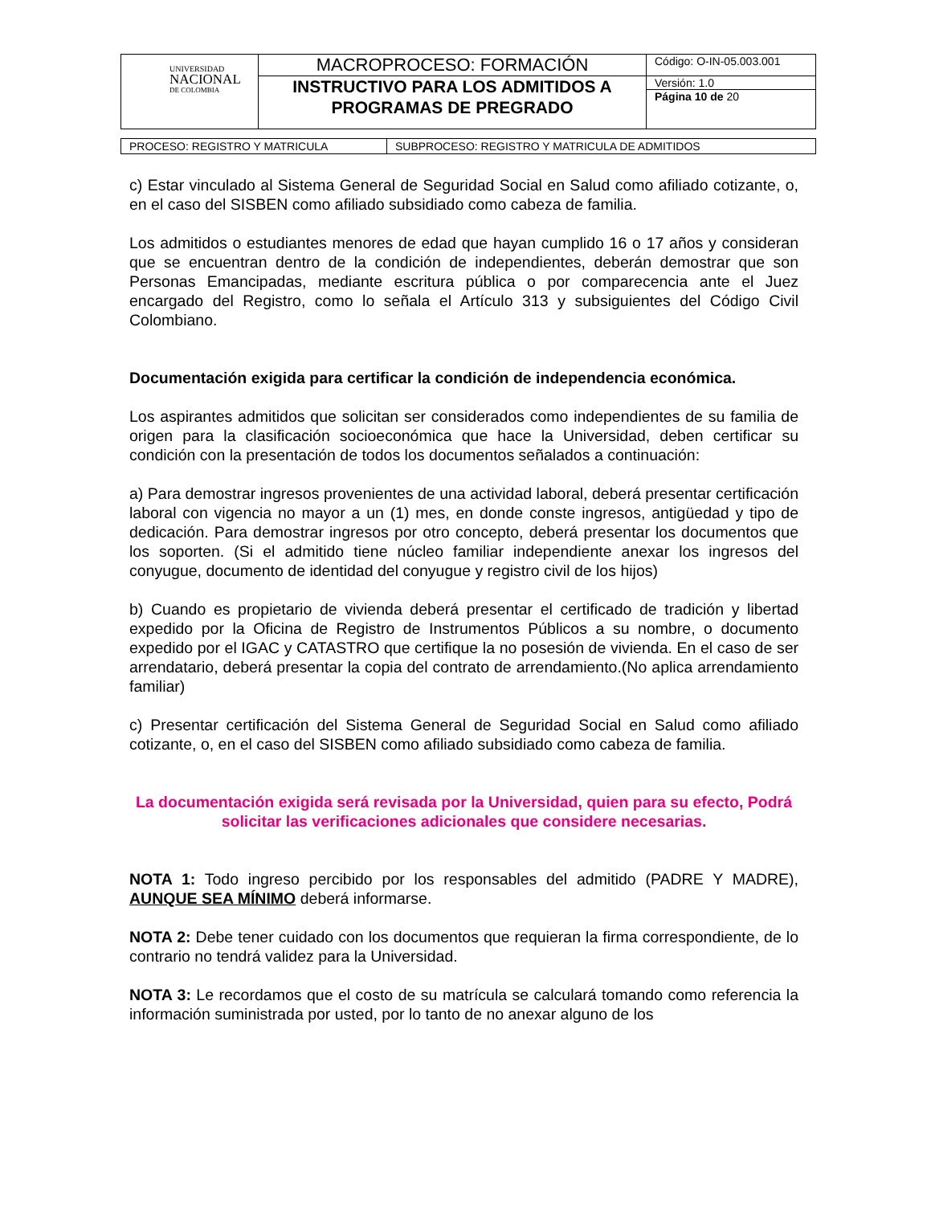| UNIVERSIDAD NACIONAL DE COLOMBIA | MACROPROCESO: FORMACIÓN | Código: O-IN-05.003.001 |
| | INSTRUCTIVO PARA LOS ADMITIDOS A PROGRAMAS DE PREGRADO | Versión: 1.0 |
| | | Página 10 de 20 |
| PROCESO: REGISTRO Y MATRICULA | SUBPROCESO: REGISTRO Y MATRICULA DE ADMITIDOS |
c) Estar vinculado al Sistema General de Seguridad Social en Salud como afiliado cotizante, o, en el caso del SISBEN como afiliado subsidiado como cabeza de familia.
Los admitidos o estudiantes menores de edad que hayan cumplido 16 o 17 años y consideran que se encuentran dentro de la condición de independientes, deberán demostrar que son Personas Emancipadas, mediante escritura pública o por comparecencia ante el Juez encargado del Registro, como lo señala el Artículo 313 y subsiguientes del Código Civil Colombiano.
Documentación exigida para certificar la condición de independencia económica.
Los aspirantes admitidos que solicitan ser considerados como independientes de su familia de origen para la clasificación socioeconómica que hace la Universidad, deben certificar su condición con la presentación de todos los documentos señalados a continuación:
a) Para demostrar ingresos provenientes de una actividad laboral, deberá presentar certificación laboral con vigencia no mayor a un (1) mes, en donde conste ingresos, antigüedad y tipo de dedicación. Para demostrar ingresos por otro concepto, deberá presentar los documentos que los soporten. (Si el admitido tiene núcleo familiar independiente anexar los ingresos del conyugue, documento de identidad del conyugue y registro civil de los hijos)
b) Cuando es propietario de vivienda deberá presentar el certificado de tradición y libertad expedido por la Oficina de Registro de Instrumentos Públicos a su nombre, o documento expedido por el IGAC y CATASTRO que certifique la no posesión de vivienda. En el caso de ser arrendatario, deberá presentar la copia del contrato de arrendamiento.(No aplica arrendamiento familiar)
c) Presentar certificación del Sistema General de Seguridad Social en Salud como afiliado cotizante, o, en el caso del SISBEN como afiliado subsidiado como cabeza de familia.
La documentación exigida será revisada por la Universidad, quien para su efecto, Podrá solicitar las verificaciones adicionales que considere necesarias.
NOTA 1: Todo ingreso percibido por los responsables del admitido (PADRE Y MADRE), AUNQUE SEA MÍNIMO deberá informarse.
NOTA 2: Debe tener cuidado con los documentos que requieran la firma correspondiente, de lo contrario no tendrá validez para la Universidad.
NOTA 3: Le recordamos que el costo de su matrícula se calculará tomando como referencia la información suministrada por usted, por lo tanto de no anexar alguno de los